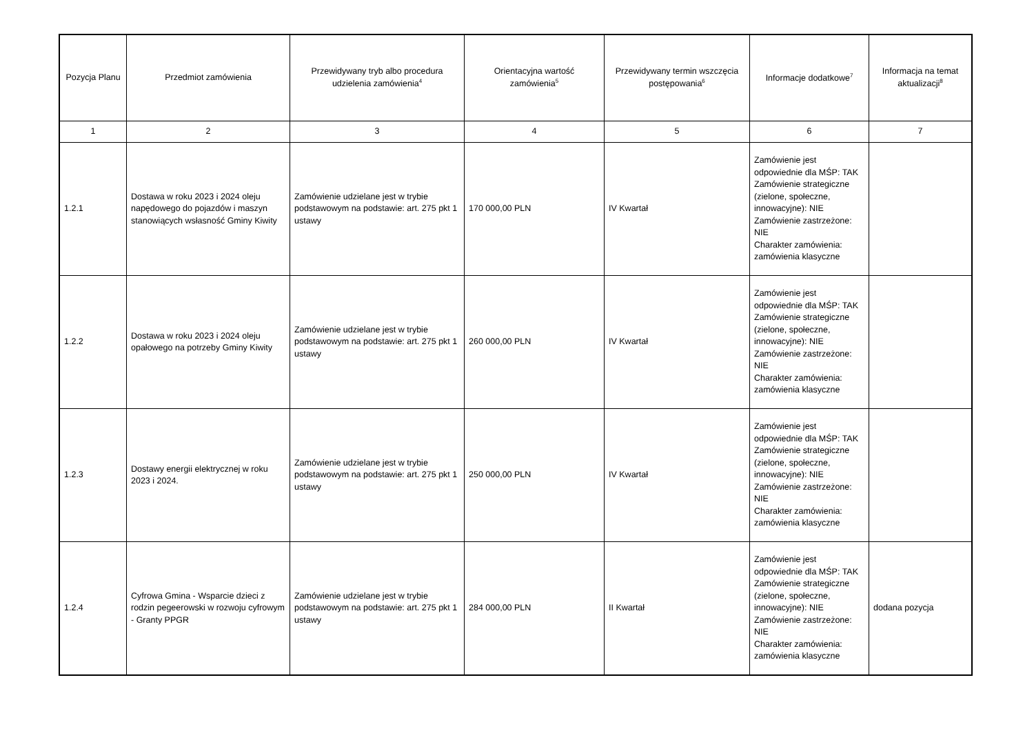| Pozycja Planu | Przedmiot zamówienia | Przewidywany tryb albo procedura udzielenia zamówienia<sup>4</sup> | Orientacyjna wartość zamówienia<sup>5</sup> | Przewidywany termin wszczęcia postępowania<sup>6</sup> | Informacje dodatkowe<sup>7</sup> | Informacja na temat aktualizacji<sup>8</sup> |
| --- | --- | --- | --- | --- | --- | --- |
| 1 | 2 | 3 | 4 | 5 | 6 | 7 |
| 1.2.1 | Dostawa w roku 2023 i 2024 oleju napędowego do pojazdów i maszyn stanowiących wsłasność Gminy Kiwity | Zamówienie udzielane jest w trybie podstawowym na podstawie: art. 275 pkt 1 ustawy | 170 000,00 PLN | IV Kwartał | Zamówienie jest odpowiednie dla MŚP: TAK Zamówienie strategiczne (zielone, społeczne, innowacyjne): NIE Zamówienie zastrzeżone: NIE Charakter zamówienia: zamówienia klasyczne | |
| 1.2.2 | Dostawa w roku 2023 i 2024 oleju opałowego na potrzeby Gminy Kiwity | Zamówienie udzielane jest w trybie podstawowym na podstawie: art. 275 pkt 1 ustawy | 260 000,00 PLN | IV Kwartał | Zamówienie jest odpowiednie dla MŚP: TAK Zamówienie strategiczne (zielone, społeczne, innowacyjne): NIE Zamówienie zastrzeżone: NIE Charakter zamówienia: zamówienia klasyczne | |
| 1.2.3 | Dostawy energii elektrycznej w roku 2023 i 2024. | Zamówienie udzielane jest w trybie podstawowym na podstawie: art. 275 pkt 1 ustawy | 250 000,00 PLN | IV Kwartał | Zamówienie jest odpowiednie dla MŚP: TAK Zamówienie strategiczne (zielone, społeczne, innowacyjne): NIE Zamówienie zastrzeżone: NIE Charakter zamówienia: zamówienia klasyczne | |
| 1.2.4 | Cyfrowa Gmina - Wsparcie dzieci z rodzin pegeerowski w rozwoju cyfrowym - Granty PPGR | Zamówienie udzielane jest w trybie podstawowym na podstawie: art. 275 pkt 1 ustawy | 284 000,00 PLN | II Kwartał | Zamówienie jest odpowiednie dla MŚP: TAK Zamówienie strategiczne (zielone, społeczne, innowacyjne): NIE Zamówienie zastrzeżone: NIE Charakter zamówienia: zamówienia klasyczne | dodana pozycja |